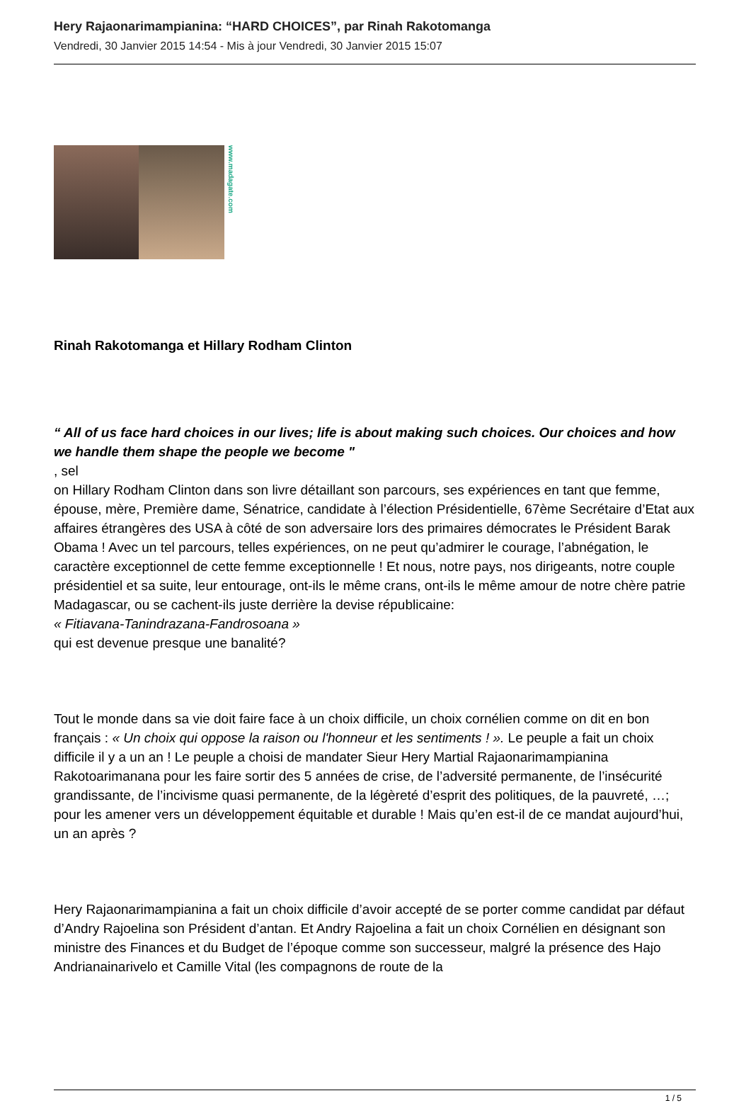Hery Rajaonarimampianina: “HARD CHOICES”, par Rinah Rakotomanga
Vendredi, 30 Janvier 2015 14:54 - Mis à jour Vendredi, 30 Janvier 2015 15:07
www.madagate.com
Rinah Rakotomanga et Hillary Rodham Clinton
“ All of us face hard choices in our lives; life is about making such choices. Our choices and how we handle them shape the people we become "
, sel
on Hillary Rodham Clinton dans son livre détaillant son parcours, ses expériences en tant que femme, épouse, mère, Première dame, Sénatrice, candidate à l’élection Présidentielle, 67ème Secrétaire d’Etat aux affaires étrangères des USA à côté de son adversaire lors des primaires démocrates le Président Barak Obama ! Avec un tel parcours, telles expériences, on ne peut qu’admirer le courage, l’abnégation, le caractère exceptionnel de cette femme exceptionnelle ! Et nous, notre pays, nos dirigeants, notre couple présidentiel et sa suite, leur entourage, ont-ils le même crans, ont-ils le même amour de notre chère patrie Madagascar, ou se cachent-ils juste derrière la devise républicaine:
« Fitiavana-Tanindrazana-Fandrosoana »
qui est devenue presque une banalité?
Tout le monde dans sa vie doit faire face à un choix difficile, un choix cornélien comme on dit en bon français : « Un choix qui oppose la raison ou l'honneur et les sentiments ! ». Le peuple a fait un choix difficile il y a un an ! Le peuple a choisi de mandater Sieur Hery Martial Rajaonarimampianina Rakotoarimanana pour les faire sortir des 5 années de crise, de l’adversité permanente, de l’insécurité grandissante, de l’incivisme quasi permanente, de la légèreté d’esprit des politiques, de la pauvreté, …; pour les amener vers un développement équitable et durable ! Mais qu’en est-il de ce mandat aujourd’hui, un an après ?
Hery Rajaonarimampianina a fait un choix difficile d’avoir accepté de se porter comme candidat par défaut d’Andry Rajoelina son Président d’antan. Et Andry Rajoelina a fait un choix Cornélien en désignant son ministre des Finances et du Budget de l’époque comme son successeur, malgré la présence des Hajo Andrianainarivelo et Camille Vital (les compagnons de route de la
1 / 5